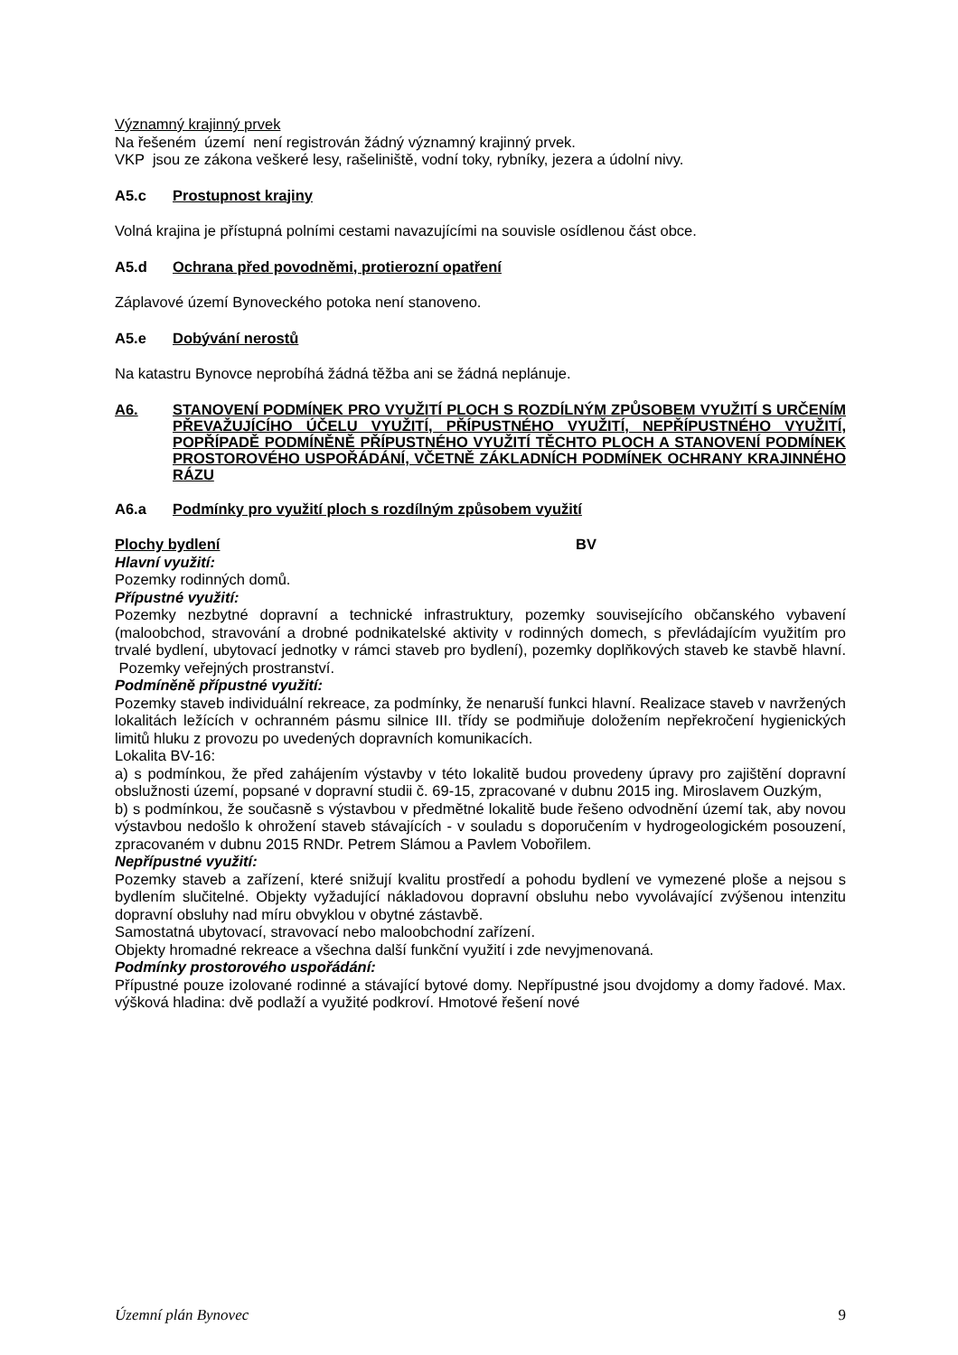Významný krajinný prvek
Na řešeném území není registrován žádný významný krajinný prvek.
VKP jsou ze zákona veškeré lesy, rašeliniště, vodní toky, rybníky, jezera a údolní nivy.
A5.c Prostupnost krajiny
Volná krajina je přístupná polními cestami navazujícími na souvisle osídlenou část obce.
A5.d Ochrana před povodněmi, protierozní opatření
Záplavové území Bynoveckého potoka není stanoveno.
A5.e Dobývání nerostů
Na katastru Bynovce neprobíhá žádná těžba ani se žádná neplánuje.
A6. STANOVENÍ PODMÍNEK PRO VYUŽITÍ PLOCH S ROZDÍLNÝM ZPŮSOBEM VYUŽITÍ S URČENÍM PŘEVAŽUJÍCÍHO ÚČELU VYUŽITÍ, PŘÍPUSTNÉHO VYUŽITÍ, NEPŘÍPUSTNÉHO VYUŽITÍ, POPŘÍPADĚ PODMÍNĚNĚ PŘÍPUSTNÉHO VYUŽITÍ TĚCHTO PLOCH A STANOVENÍ PODMÍNEK PROSTOROVÉHO USPOŘÁDÁNÍ, VČETNĚ ZÁKLADNÍCH PODMÍNEK OCHRANY KRAJINNÉHO RÁZU
A6.a Podmínky pro využití ploch s rozdílným způsobem využití
Plochy bydlení BV
Hlavní využití:
Pozemky rodinných domů.
Přípustné využití:
Pozemky nezbytné dopravní a technické infrastruktury, pozemky souvisejícího občanského vybavení (maloobchod, stravování a drobné podnikatelské aktivity v rodinných domech, s převládajícím využitím pro trvalé bydlení, ubytovací jednotky v rámci staveb pro bydlení), pozemky doplňkových staveb ke stavbě hlavní. Pozemky veřejných prostranství.
Podmíněně přípustné využití:
Pozemky staveb individuální rekreace, za podmínky, že nenaruší funkci hlavní. Realizace staveb v navržených lokalitách ležících v ochranném pásmu silnice III. třídy se podmiňuje doložením nepřekročení hygienických limitů hluku z provozu po uvedených dopravních komunikacích.
Lokalita BV-16:
a) s podmínkou, že před zahájením výstavby v této lokalitě budou provedeny úpravy pro zajištění dopravní obslužnosti území, popsané v dopravní studii č. 69-15, zpracované v dubnu 2015 ing. Miroslavem Ouzkým,
b) s podmínkou, že současně s výstavbou v předmětné lokalitě bude řešeno odvodnění území tak, aby novou výstavbou nedošlo k ohrožení staveb stávajících - v souladu s doporučením v hydrogeologickém posouzení, zpracovaném v dubnu 2015 RNDr. Petrem Slámou a Pavlem Vobořilem.
Nepřípustné využití:
Pozemky staveb a zařízení, které snižují kvalitu prostředí a pohodu bydlení ve vymezené ploše a nejsou s bydlením slučitelné. Objekty vyžadující nákladovou dopravní obsluhu nebo vyvolávající zvýšenou intenzitu dopravní obsluhy nad míru obvyklou v obytné zástavbě.
Samostatná ubytovací, stravovací nebo maloobchodní zařízení.
Objekty hromadné rekreace a všechna další funkční využití i zde nevyjmenovaná.
Podmínky prostorového uspořádání:
Přípustné pouze izolované rodinné a stávající bytové domy. Nepřípustné jsou dvojdomy a domy řadové. Max. výšková hladina: dvě podlaží a využité podkroví. Hmotové řešení nové
Územní plán Bynovec 9